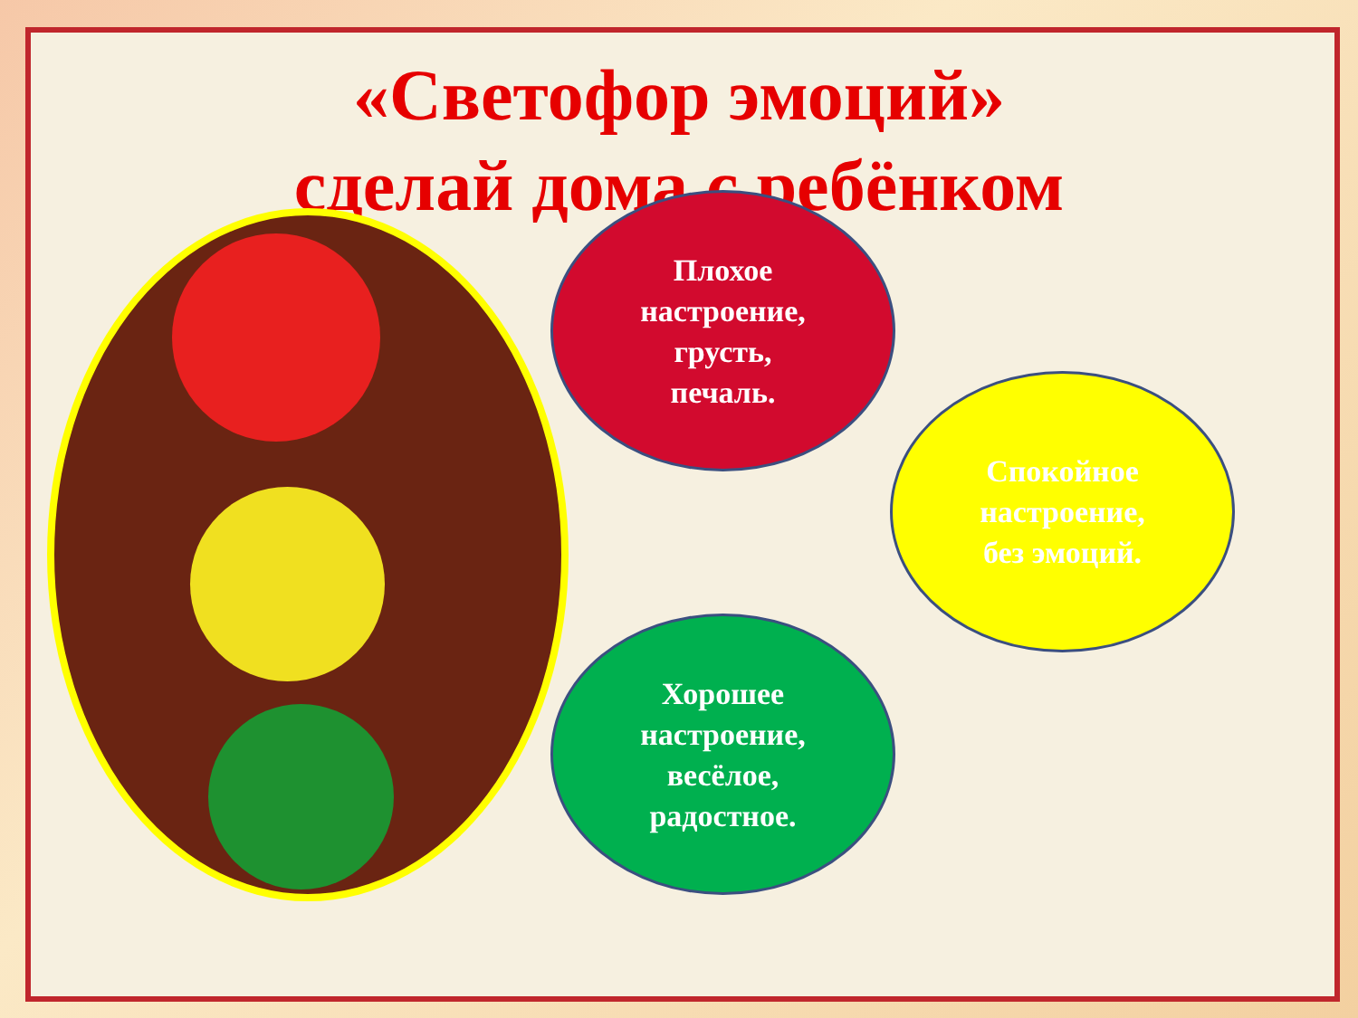«Светофор эмоций»
сделай дома с ребёнком
Плохое
настроение,
грусть,
печаль.
Спокойное
настроение,
без эмоций.
Хорошее
настроение,
весёлое,
радостное.